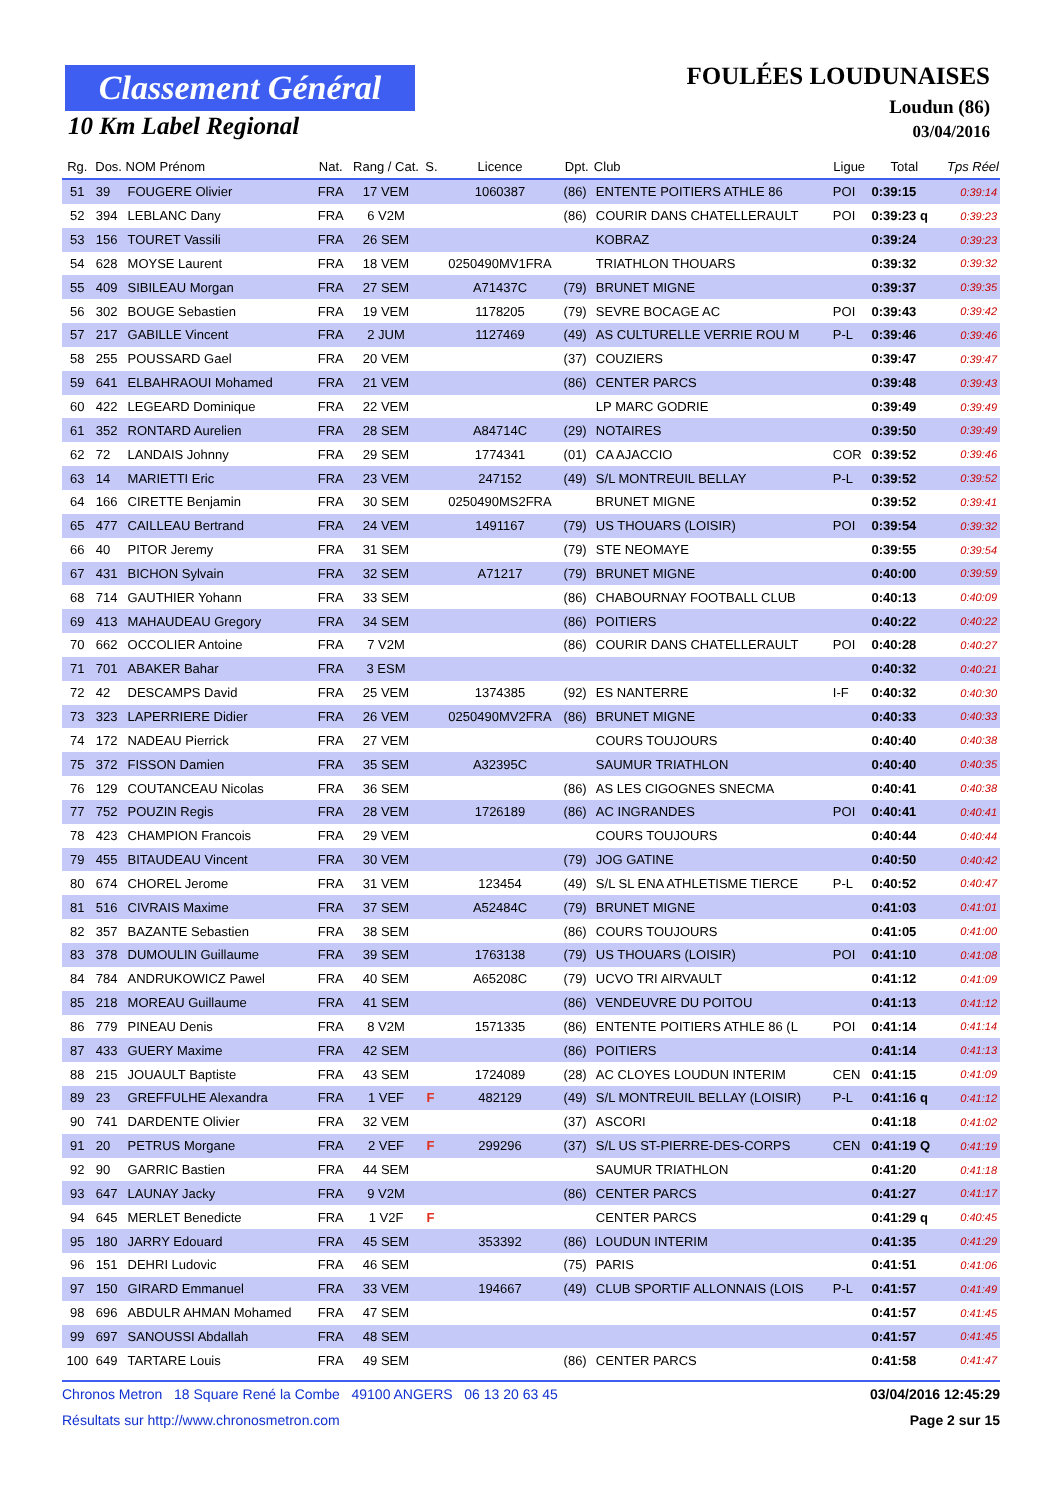Classement Général
10 Km Label Regional
FOULÉES LOUDUNAISES
Loudun (86)
03/04/2016
| Rg. | Dos. | NOM Prénom | Nat. | Rang / Cat. | S. | Licence | Dpt. | Club | Ligue | Total | Tps Réel |
| --- | --- | --- | --- | --- | --- | --- | --- | --- | --- | --- | --- |
| 51 | 39 | FOUGERE Olivier | FRA | 17 VEM | | 1060387 | (86) | ENTENTE POITIERS ATHLE 86 | POI | 0:39:15 | 0:39:14 |
| 52 | 394 | LEBLANC Dany | FRA | 6 V2M | | | (86) | COURIR DANS CHATELLERAULT | POI | 0:39:23 q | 0:39:23 |
| 53 | 156 | TOURET Vassili | FRA | 26 SEM | | | | KOBRAZ | | 0:39:24 | 0:39:23 |
| 54 | 628 | MOYSE Laurent | FRA | 18 VEM | | 0250490MV1FRA | | TRIATHLON THOUARS | | 0:39:32 | 0:39:32 |
| 55 | 409 | SIBILEAU Morgan | FRA | 27 SEM | | A71437C | (79) | BRUNET MIGNE | | 0:39:37 | 0:39:35 |
| 56 | 302 | BOUGE Sebastien | FRA | 19 VEM | | 1178205 | (79) | SEVRE BOCAGE AC | POI | 0:39:43 | 0:39:42 |
| 57 | 217 | GABILLE Vincent | FRA | 2 JUM | | 1127469 | (49) | AS CULTURELLE VERRIE ROU M | P-L | 0:39:46 | 0:39:46 |
| 58 | 255 | POUSSARD Gael | FRA | 20 VEM | | | (37) | COUZIERS | | 0:39:47 | 0:39:47 |
| 59 | 641 | ELBAHRAOUI Mohamed | FRA | 21 VEM | | | (86) | CENTER PARCS | | 0:39:48 | 0:39:43 |
| 60 | 422 | LEGEARD Dominique | FRA | 22 VEM | | | | LP MARC GODRIE | | 0:39:49 | 0:39:49 |
| 61 | 352 | RONTARD Aurelien | FRA | 28 SEM | | A84714C | (29) | NOTAIRES | | 0:39:50 | 0:39:49 |
| 62 | 72 | LANDAIS Johnny | FRA | 29 SEM | | 1774341 | (01) | CA AJACCIO | COR | 0:39:52 | 0:39:46 |
| 63 | 14 | MARIETTI Eric | FRA | 23 VEM | | 247152 | (49) | S/L MONTREUIL BELLAY | P-L | 0:39:52 | 0:39:52 |
| 64 | 166 | CIRETTE Benjamin | FRA | 30 SEM | | 0250490MS2FRA | | BRUNET MIGNE | | 0:39:52 | 0:39:41 |
| 65 | 477 | CAILLEAU Bertrand | FRA | 24 VEM | | 1491167 | (79) | US THOUARS (LOISIR) | POI | 0:39:54 | 0:39:32 |
| 66 | 40 | PITOR Jeremy | FRA | 31 SEM | | | (79) | STE NEOMAYE | | 0:39:55 | 0:39:54 |
| 67 | 431 | BICHON Sylvain | FRA | 32 SEM | | A71217 | (79) | BRUNET MIGNE | | 0:40:00 | 0:39:59 |
| 68 | 714 | GAUTHIER Yohann | FRA | 33 SEM | | | (86) | CHABOURNAY FOOTBALL CLUB | | 0:40:13 | 0:40:09 |
| 69 | 413 | MAHAUDEAU Gregory | FRA | 34 SEM | | | (86) | POITIERS | | 0:40:22 | 0:40:22 |
| 70 | 662 | OCCOLIER Antoine | FRA | 7 V2M | | | (86) | COURIR DANS CHATELLERAULT | POI | 0:40:28 | 0:40:27 |
| 71 | 701 | ABAKER Bahar | FRA | 3 ESM | | | | | | 0:40:32 | 0:40:21 |
| 72 | 42 | DESCAMPS David | FRA | 25 VEM | | 1374385 | (92) | ES NANTERRE | I-F | 0:40:32 | 0:40:30 |
| 73 | 323 | LAPERRIERE Didier | FRA | 26 VEM | | 0250490MV2FRA | (86) | BRUNET MIGNE | | 0:40:33 | 0:40:33 |
| 74 | 172 | NADEAU Pierrick | FRA | 27 VEM | | | | COURS TOUJOURS | | 0:40:40 | 0:40:38 |
| 75 | 372 | FISSON Damien | FRA | 35 SEM | | A32395C | | SAUMUR TRIATHLON | | 0:40:40 | 0:40:35 |
| 76 | 129 | COUTANCEAU Nicolas | FRA | 36 SEM | | | (86) | AS LES CIGOGNES SNECMA | | 0:40:41 | 0:40:38 |
| 77 | 752 | POUZIN Regis | FRA | 28 VEM | | 1726189 | (86) | AC INGRANDES | POI | 0:40:41 | 0:40:41 |
| 78 | 423 | CHAMPION Francois | FRA | 29 VEM | | | | COURS TOUJOURS | | 0:40:44 | 0:40:44 |
| 79 | 455 | BITAUDEAU Vincent | FRA | 30 VEM | | | (79) | JOG GATINE | | 0:40:50 | 0:40:42 |
| 80 | 674 | CHOREL Jerome | FRA | 31 VEM | | 123454 | (49) | S/L SL ENA ATHLETISME TIERCE | P-L | 0:40:52 | 0:40:47 |
| 81 | 516 | CIVRAIS Maxime | FRA | 37 SEM | | A52484C | (79) | BRUNET MIGNE | | 0:41:03 | 0:41:01 |
| 82 | 357 | BAZANTE Sebastien | FRA | 38 SEM | | | (86) | COURS TOUJOURS | | 0:41:05 | 0:41:00 |
| 83 | 378 | DUMOULIN Guillaume | FRA | 39 SEM | | 1763138 | (79) | US THOUARS (LOISIR) | POI | 0:41:10 | 0:41:08 |
| 84 | 784 | ANDRUKOWICZ Pawel | FRA | 40 SEM | | A65208C | (79) | UCVO TRI AIRVAULT | | 0:41:12 | 0:41:09 |
| 85 | 218 | MOREAU Guillaume | FRA | 41 SEM | | | (86) | VENDEUVRE DU POITOU | | 0:41:13 | 0:41:12 |
| 86 | 779 | PINEAU Denis | FRA | 8 V2M | | 1571335 | (86) | ENTENTE POITIERS ATHLE 86 (L | POI | 0:41:14 | 0:41:14 |
| 87 | 433 | GUERY Maxime | FRA | 42 SEM | | | (86) | POITIERS | | 0:41:14 | 0:41:13 |
| 88 | 215 | JOUAULT Baptiste | FRA | 43 SEM | | 1724089 | (28) | AC CLOYES LOUDUN INTERIM | CEN | 0:41:15 | 0:41:09 |
| 89 | 23 | GREFFULHE Alexandra | FRA | 1 VEF | F | 482129 | (49) | S/L MONTREUIL BELLAY (LOISIR) | P-L | 0:41:16 q | 0:41:12 |
| 90 | 741 | DARDENTE Olivier | FRA | 32 VEM | | | (37) | ASCORI | | 0:41:18 | 0:41:02 |
| 91 | 20 | PETRUS Morgane | FRA | 2 VEF | F | 299296 | (37) | S/L US ST-PIERRE-DES-CORPS | CEN | 0:41:19 Q | 0:41:19 |
| 92 | 90 | GARRIC Bastien | FRA | 44 SEM | | | | SAUMUR TRIATHLON | | 0:41:20 | 0:41:18 |
| 93 | 647 | LAUNAY Jacky | FRA | 9 V2M | | | (86) | CENTER PARCS | | 0:41:27 | 0:41:17 |
| 94 | 645 | MERLET Benedicte | FRA | 1 V2F | F | | | CENTER PARCS | | 0:41:29 q | 0:40:45 |
| 95 | 180 | JARRY Edouard | FRA | 45 SEM | | 353392 | (86) | LOUDUN INTERIM | | 0:41:35 | 0:41:29 |
| 96 | 151 | DEHRI Ludovic | FRA | 46 SEM | | | (75) | PARIS | | 0:41:51 | 0:41:06 |
| 97 | 150 | GIRARD Emmanuel | FRA | 33 VEM | | 194667 | (49) | CLUB SPORTIF ALLONNAIS (LOIS | P-L | 0:41:57 | 0:41:49 |
| 98 | 696 | ABDULR AHMAN Mohamed | FRA | 47 SEM | | | | | | 0:41:57 | 0:41:45 |
| 99 | 697 | SANOUSSI Abdallah | FRA | 48 SEM | | | | | | 0:41:57 | 0:41:45 |
| 100 | 649 | TARTARE Louis | FRA | 49 SEM | | | (86) | CENTER PARCS | | 0:41:58 | 0:41:47 |
Chronos Metron 18 Square René la Combe 49100 ANGERS 06 13 20 63 45 03/04/2016 12:45:29
Résultats sur http://www.chronosmetron.com Page 2 sur 15